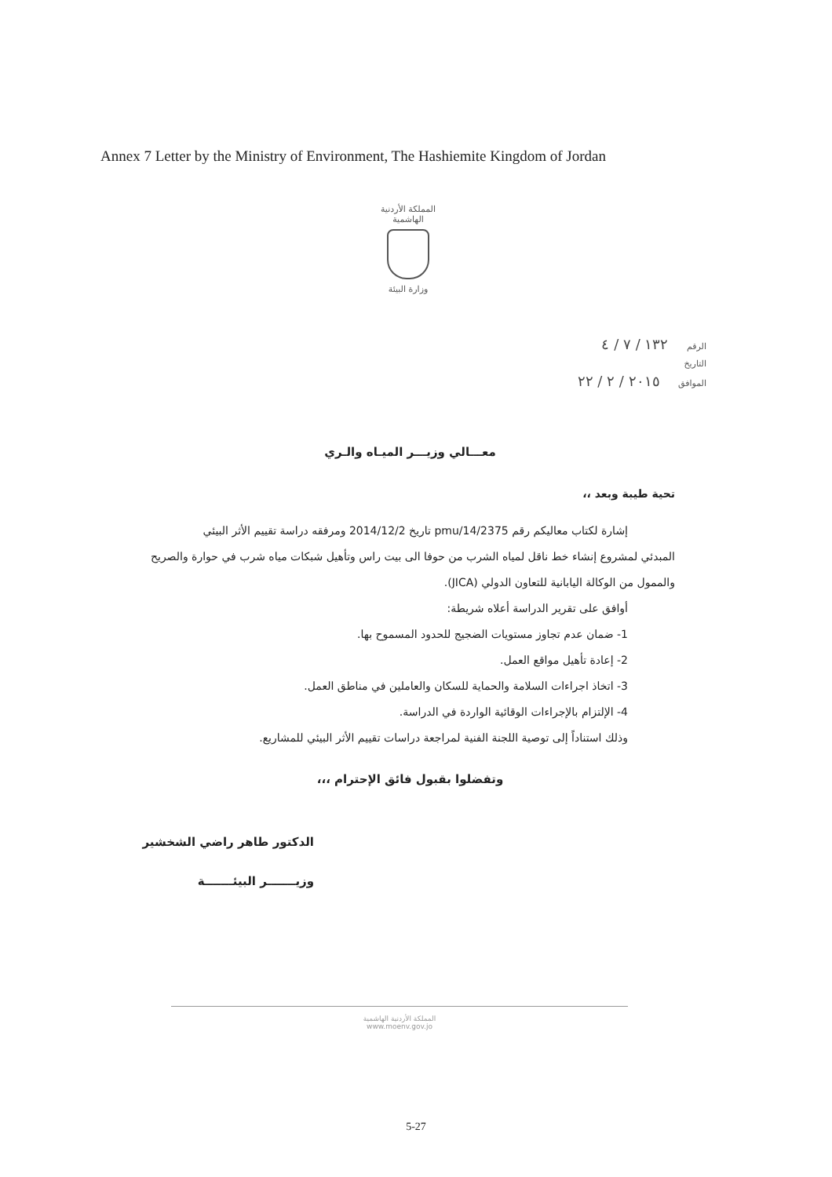Annex 7 Letter by the Ministry of Environment, The Hashiemite Kingdom of Jordan
المملكة الأردنية الهاشمية
وزارة البيئة
الرقم ١٣٢ / ٧ / ٤
التاريخ
الموافق ٢٠١٥ / ٢ / ٢٢
معـــالي وزيـــر الميـاه والـري
تحية طيبة وبعد ،،
إشارة لكتاب معاليكم رقم pmu/14/2375 تاريخ 2014/12/2 ومرفقه دراسة تقييم الأثر البيئي
المبدئي لمشروع إنشاء خط ناقل لمياه الشرب من حوفا الى بيت راس وتأهيل شبكات مياه شرب في حوارة والصريح والممول من الوكالة اليابانية للتعاون الدولي (JICA).
أوافق على تقرير الدراسة أعلاه شريطة:
1- ضمان عدم تجاوز مستويات الضجيج للحدود المسموح بها.
2- إعادة تأهيل مواقع العمل.
3- اتخاذ اجراءات السلامة والحماية للسكان والعاملين في مناطق العمل.
4- الإلتزام بالإجراءات الوقائية الواردة في الدراسة.
وذلك استناداً إلى توصية اللجنة الفنية لمراجعة دراسات تقييم الأثر البيئي للمشاريع.
وتفضلوا بقبول فائق الإحترام ،،،
الدكتور طاهر راضي الشخشير
وزيـــــــر البيئـــــــة
المملكة الأردنية الهاشمية
www.moenv.gov.jo
5-27